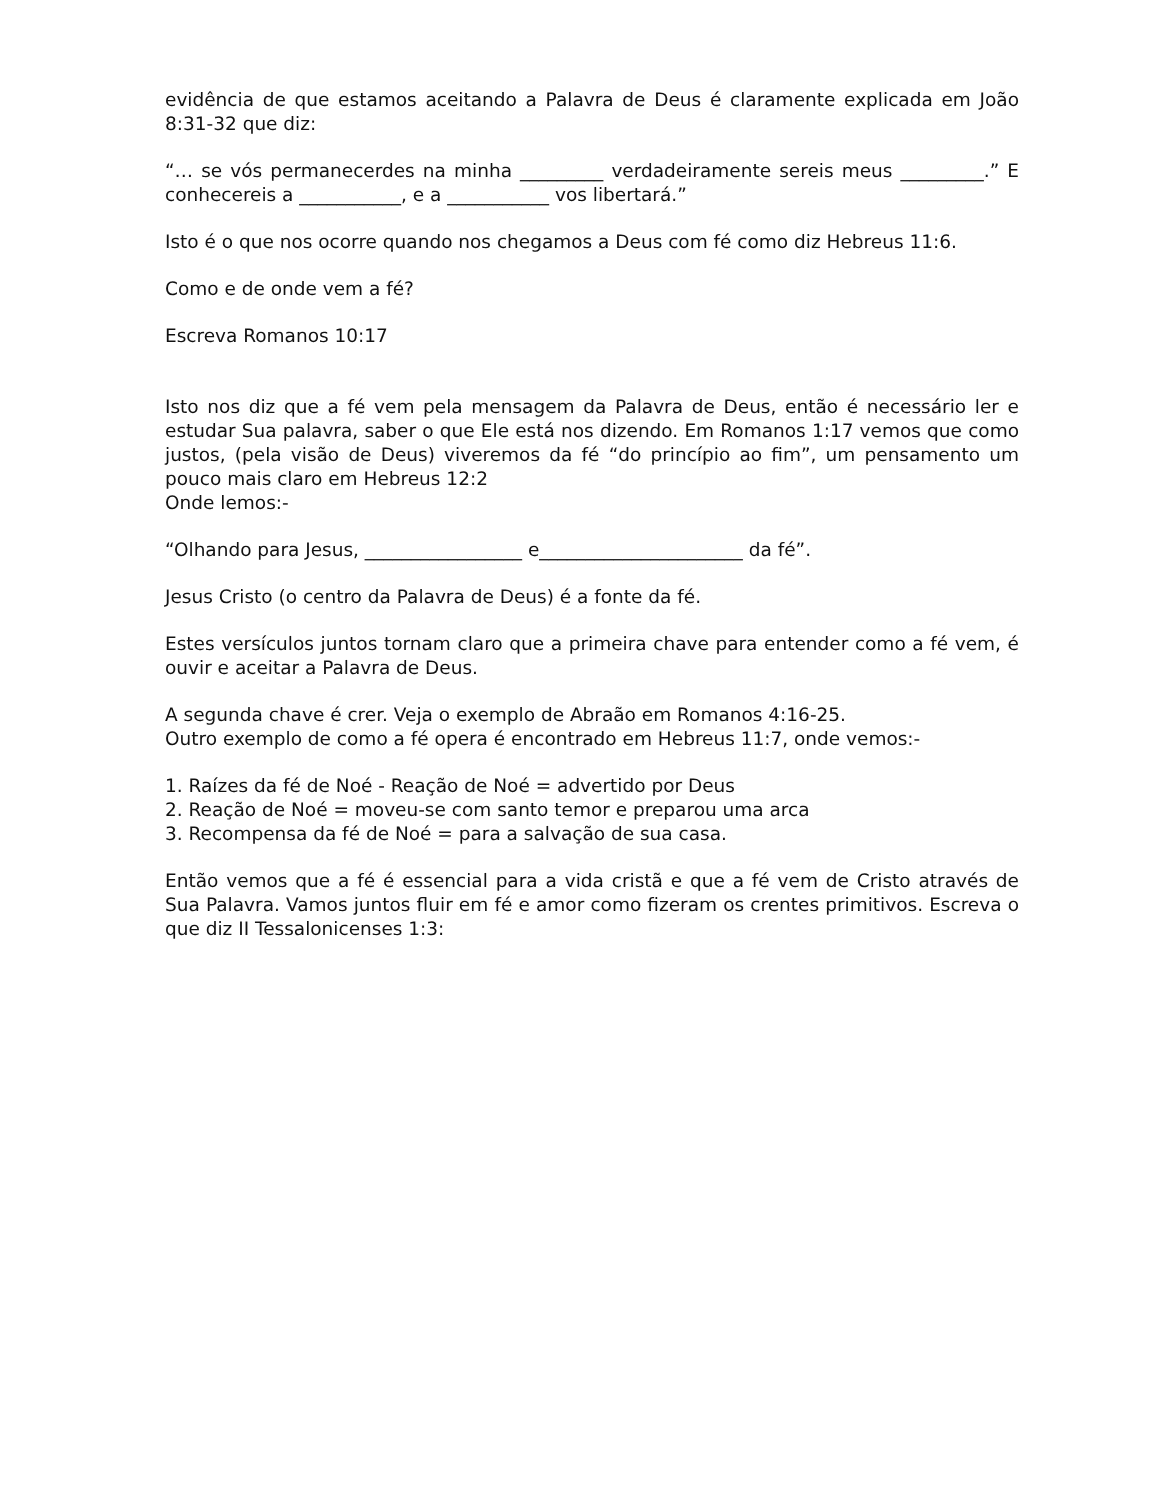evidência de que estamos aceitando a Palavra de Deus é claramente explicada em João 8:31-32 que diz:
“… se vós permanecerdes na minha _________ verdadeiramente sereis meus _________.” E conhecereis a ___________, e a ___________ vos libertará.”
Isto é o que nos ocorre quando nos chegamos a Deus com fé como diz Hebreus 11:6.
Como e de onde vem a fé?
Escreva Romanos 10:17
Isto nos diz que a fé vem pela mensagem da Palavra de Deus, então é necessário ler e estudar Sua palavra, saber o que Ele está nos dizendo. Em Romanos 1:17 vemos que como justos, (pela visão de Deus) viveremos da fé “do princípio ao fim”, um pensamento um pouco mais claro em Hebreus 12:2
Onde lemos:-
“Olhando para Jesus, _________________ e______________________ da fé”.
Jesus Cristo (o centro da Palavra de Deus) é a fonte da fé.
Estes versículos juntos tornam claro que a primeira chave para entender como a fé vem, é ouvir e aceitar a Palavra de Deus.
A segunda chave é crer. Veja o exemplo de Abraão em Romanos 4:16-25.
Outro exemplo de como a fé opera é encontrado em Hebreus 11:7, onde vemos:-
1. Raízes da fé de Noé - Reação de Noé = advertido por Deus
2. Reação de Noé = moveu-se com santo temor e preparou uma arca
3. Recompensa da fé de Noé = para a salvação de sua casa.
Então vemos que a fé é essencial para a vida cristã e que a fé vem de Cristo através de Sua Palavra. Vamos juntos fluir em fé e amor como fizeram os crentes primitivos. Escreva o que diz II Tessalonicenses 1:3: